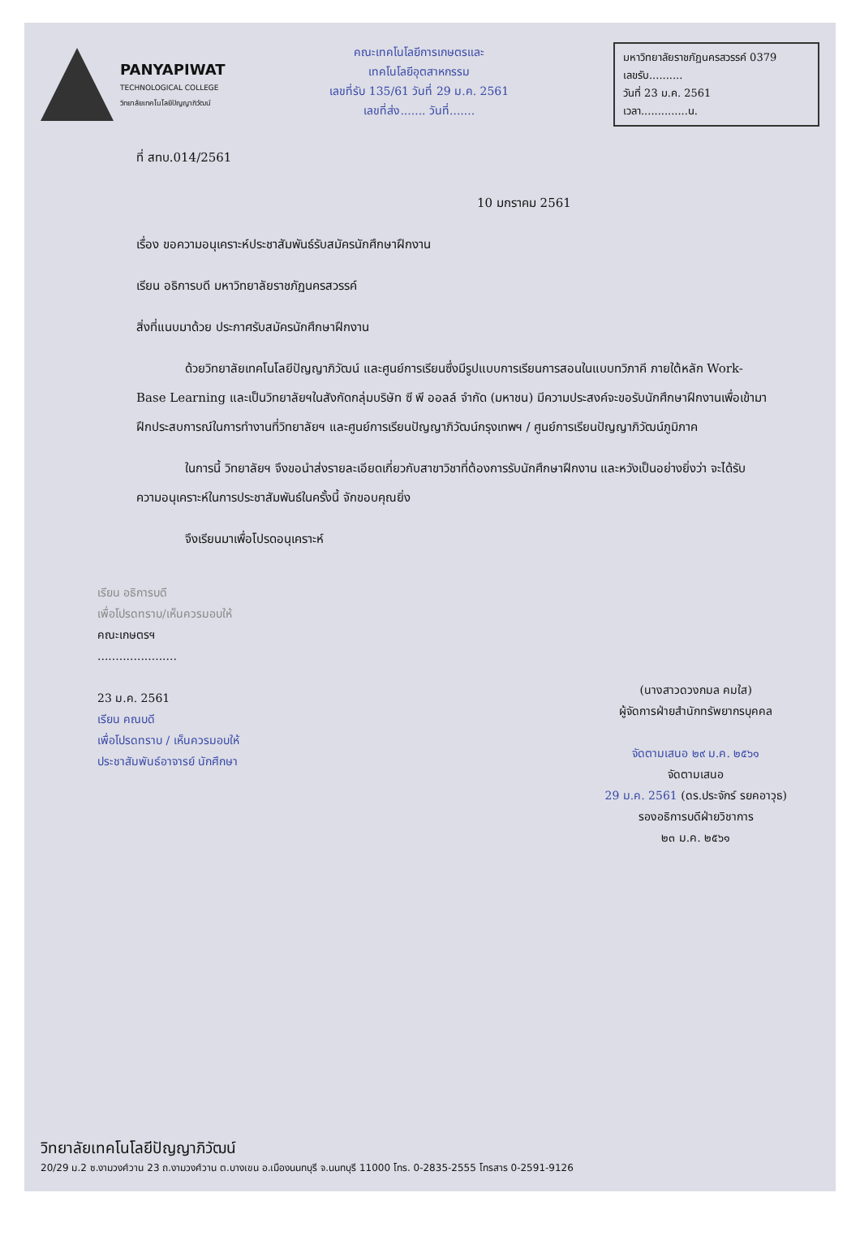PANYAPIWAT
TECHNOLOGICAL COLLEGE
วิทยาลัยเทคโนโลยีปัญญาภิวัฒน์
คณะเทคโนโลยีการเกษตรและ
เทคโนโลยีอุตสาหกรรม
เลขที่รับ 135/61 วันที่ 29 ม.ค. 2561
เลขที่ส่ง....... วันที่.......
มหาวิทยาลัยราชภัฏนครสวรรค์ 0379
เลขรับ..........
วันที่ 23 ม.ค. 2561
เวลา..............น.
ที่ สทบ.014/2561
10 มกราคม 2561
เรื่อง ขอความอนุเคราะห์ประชาสัมพันธ์รับสมัครนักศึกษาฝึกงาน
เรียน อธิการบดี มหาวิทยาลัยราชภัฏนครสวรรค์
สิ่งที่แนบมาด้วย ประกาศรับสมัครนักศึกษาฝึกงาน
ด้วยวิทยาลัยเทคโนโลยีปัญญาภิวัฒน์ และศูนย์การเรียนซึ่งมีรูปแบบการเรียนการสอนในแบบทวิภาคี ภายใต้หลัก Work-Base Learning และเป็นวิทยาลัยฯในสังกัดกลุ่มบริษัท ซี พี ออลล์ จำกัด (มหาชน) มีความประสงค์จะขอรับนักศึกษาฝึกงานเพื่อเข้ามาฝึกประสบการณ์ในการทำงานที่วิทยาลัยฯ และศูนย์การเรียนปัญญาภิวัฒน์กรุงเทพฯ / ศูนย์การเรียนปัญญาภิวัฒน์ภูมิภาค
ในการนี้ วิทยาลัยฯ จึงขอนำส่งรายละเอียดเกี่ยวกับสาขาวิชาที่ต้องการรับนักศึกษาฝึกงาน และหวังเป็นอย่างยิ่งว่า จะได้รับความอนุเคราะห์ในการประชาสัมพันธ์ในครั้งนี้ จักขอบคุณยิ่ง
จึงเรียนมาเพื่อโปรดอนุเคราะห์
เรียน อธิการบดี
เพื่อโปรดทราบ/เห็นควรมอบให้
คณะเกษตรฯ
......................
23 ม.ค. 2561
เรียน คณบดี
เพื่อโปรดทราบ / เห็นควรมอบให้
ประชาสัมพันธ์อาจารย์ นักศึกษา
(นางสาวดวงกมล คมใส)
ผู้จัดการฝ่ายสำนักทรัพยากรบุคคล
จัดตามเสนอ ๒๙ ม.ค. ๒๕๖๑
จัดตามเสนอ
29 ม.ค. 2561 (ดร.ประจักร์ รยคอาวุธ)
รองอธิการบดีฝ่ายวิชาการ
๒๓ ม.ค. ๒๕๖๑
วิทยาลัยเทคโนโลยีปัญญาภิวัฒน์
20/29 ม.2 ซ.งามวงศ์วาน 23 ถ.งามวงศ์วาน ต.บางเขน อ.เมืองนนทบุรี จ.นนทบุรี 11000 โทร. 0-2835-2555 โทรสาร 0-2591-9126